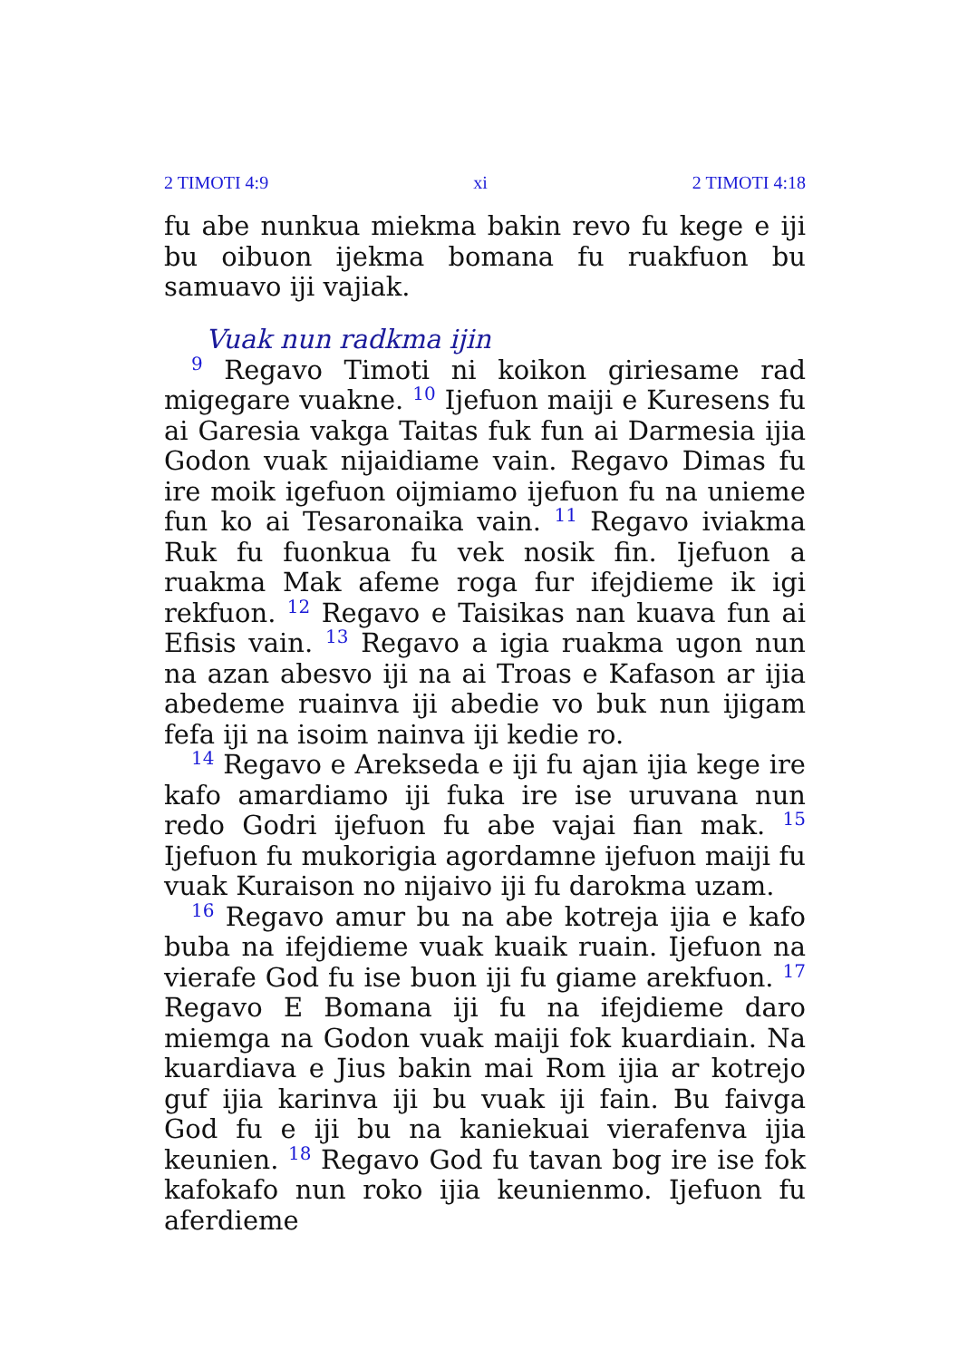2 TIMOTI 4:9 xi 2 TIMOTI 4:18
fu abe nunkua miekma bakin revo fu kege e iji bu oibuon ijekma bomana fu ruakfuon bu samuavo iji vajiak.
Vuak nun radkma ijin
<sup>9</sup> Regavo Timoti ni koikon giriesame rad migegare vuakne. <sup>10</sup> Ijefuon maiji e Kuresens fu ai Garesia vakga Taitas fuk fun ai Darmesia ijia Godon vuak nijaidiame vain. Regavo Dimas fu ire moik igefuon oijmiamo ijefuon fu na unieme fun ko ai Tesaronaika vain. <sup>11</sup> Regavo iviakma Ruk fu fuonkua fu vek nosik fin. Ijefuon a ruakma Mak afeme roga fur ifejdieme ik igi rekfuon. <sup>12</sup> Regavo e Taisikas nan kuava fun ai Efisis vain. <sup>13</sup> Regavo a igia ruakma ugon nun na azan abesvo iji na ai Troas e Kafason ar ijia abedeme ruainva iji abedie vo buk nun ijigam fefa iji na isoim nainva iji kedie ro.
<sup>14</sup> Regavo e Arekseda e iji fu ajan ijia kege ire kafo amardiamo iji fuka ire ise uruvana nun redo Godri ijefuon fu abe vajai fian mak. <sup>15</sup> Ijefuon fu mukorigia agordamne ijefuon maiji fu vuak Kuraison no nijaivo iji fu darokma uzam.
<sup>16</sup> Regavo amur bu na abe kotreja ijia e kafo buba na ifejdieme vuak kuaik ruain. Ijefuon na vierafe God fu ise buon iji fu giame arekfuon. <sup>17</sup> Regavo E Bomana iji fu na ifejdieme daro miemga na Godon vuak maiji fok kuardiain. Na kuardiava e Jius bakin mai Rom ijia ar kotrejo guf ijia karinva iji bu vuak iji fain. Bu faivga God fu e iji bu na kaniekuai vierafenva ijia keunien. <sup>18</sup> Regavo God fu tavan bog ire ise fok kafokafo nun roko ijia keunienmo. Ijefuon fu aferdieme